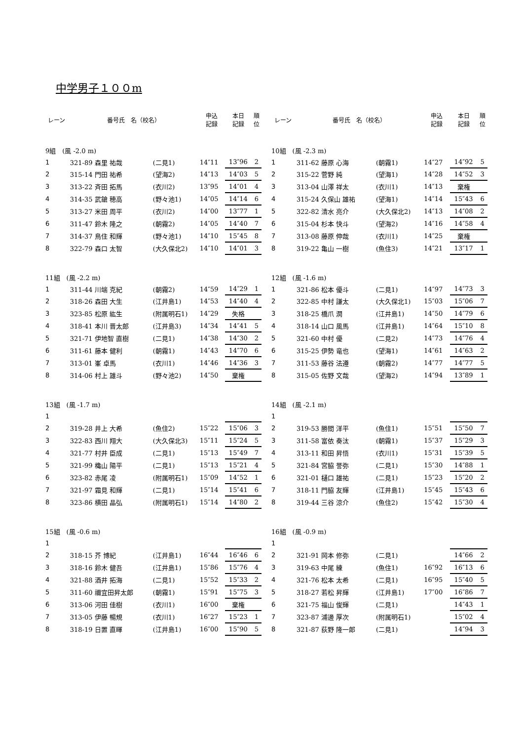中学男子１００m
| レーン | 番号氏 名（校名） | | 申込 記録 | 本日 記録 | 順 位 |
| --- | --- | --- | --- | --- | --- |
| 9組 (風 -2.0 m) | | | | | |
| 1 | 321-89 森里 祐哉 | (二見1) | 14″11 | 13″96 | 2 |
| 2 | 315-14 門田 祐希 | (望海2) | 14″13 | 14″03 | 5 |
| 3 | 313-22 斉田 拓馬 | (衣川2) | 13″95 | 14″01 | 4 |
| 4 | 314-35 武鎗 穂高 | (野々池1) | 14″05 | 14″14 | 6 |
| 5 | 313-27 米田 周平 | (衣川2) | 14″00 | 13″77 | 1 |
| 6 | 311-47 鈴木 隆之 | (朝霧2) | 14″05 | 14″40 | 7 |
| 7 | 314-37 鳥住 和輝 | (野々池1) | 14″10 | 15″45 | 8 |
| 8 | 322-79 森口 太智 | (大久保北2) | 14″10 | 14″01 | 3 |
| 11組 (風 -2.2 m) | | | | | |
| 1 | 311-44 川端 克紀 | (朝霧2) | 14″59 | 14″29 | 1 |
| 2 | 318-26 森田 大生 | (江井島1) | 14″53 | 14″40 | 4 |
| 3 | 323-85 松原 紘生 | (附属明石1) | 14″29 | 失格 | |
| 4 | 318-41 本川 晋太郎 | (江井島3) | 14″34 | 14″41 | 5 |
| 5 | 321-71 伊地智 直樹 | (二見1) | 14″38 | 14″30 | 2 |
| 6 | 311-61 藤本 健利 | (朝霧1) | 14″43 | 14″70 | 6 |
| 7 | 313-01 峯 卓馬 | (衣川1) | 14″46 | 14″36 | 3 |
| 8 | 314-06 村上 雄斗 | (野々池2) | 14″50 | 棄権 | |
| 13組 (風 -1.7 m) | | | | | |
| 1 | | | | | |
| 2 | 319-28 井上 大希 | (魚住2) | 15″22 | 15″06 | 3 |
| 3 | 322-83 西川 翔大 | (大久保北3) | 15″11 | 15″24 | 5 |
| 4 | 321-77 村井 臣成 | (二見1) | 15″13 | 15″49 | 7 |
| 5 | 321-99 穐山 陽平 | (二見1) | 15″13 | 15″21 | 4 |
| 6 | 323-82 赤尾 凌 | (附属明石1) | 15″09 | 14″52 | 1 |
| 7 | 321-97 霜見 和輝 | (二見1) | 15″14 | 15″41 | 6 |
| 8 | 323-86 横田 晶弘 | (附属明石1) | 15″14 | 14″80 | 2 |
| 15組 (風 -0.6 m) | | | | | |
| 1 | | | | | |
| 2 | 318-15 芥 博紀 | (江井島1) | 16″44 | 16″46 | 6 |
| 3 | 318-16 鈴木 健吾 | (江井島1) | 15″86 | 15″76 | 4 |
| 4 | 321-88 酒井 拓海 | (二見1) | 15″52 | 15″33 | 2 |
| 5 | 311-60 禰宜田昇太郎 | (朝霧1) | 15″91 | 15″75 | 3 |
| 6 | 313-06 河田 佳樹 | (衣川1) | 16″00 | 棄権 | |
| 7 | 313-05 伊藤 暢規 | (衣川1) | 16″27 | 15″23 | 1 |
| 8 | 318-19 日置 直暉 | (江井島1) | 16″00 | 15″90 | 5 |
| レーン | 番号氏 名（校名） | | 申込 記録 | 本日 記録 | 順 位 |
| --- | --- | --- | --- | --- | --- |
| 10組 (風 -2.3 m) | | | | | |
| 1 | 311-62 藤原 心海 | (朝霧1) | 14″27 | 14″92 | 5 |
| 2 | 315-22 菅野 純 | (望海1) | 14″28 | 14″52 | 3 |
| 3 | 313-04 山澤 祥太 | (衣川1) | 14″13 | 棄権 | |
| 4 | 315-24 久保山 雄祐 | (望海1) | 14″14 | 15″43 | 6 |
| 5 | 322-82 清水 亮介 | (大久保北2) | 14″13 | 14″08 | 2 |
| 6 | 315-04 杉本 快斗 | (望海2) | 14″16 | 14″58 | 4 |
| 7 | 313-08 藤原 伸哉 | (衣川1) | 14″25 | 棄権 | |
| 8 | 319-22 亀山 一樹 | (魚住3) | 14″21 | 13″17 | 1 |
| 12組 (風 -1.6 m) | | | | | |
| 1 | 321-86 松本 優斗 | (二見1) | 14″97 | 14″73 | 3 |
| 2 | 322-85 中村 謙太 | (大久保北1) | 15″03 | 15″06 | 7 |
| 3 | 318-25 橋爪 潤 | (江井島1) | 14″50 | 14″79 | 6 |
| 4 | 318-14 山口 風馬 | (江井島1) | 14″64 | 15″10 | 8 |
| 5 | 321-60 中村 優 | (二見2) | 14″73 | 14″76 | 4 |
| 6 | 315-25 伊勢 竜也 | (望海1) | 14″61 | 14″63 | 2 |
| 7 | 311-53 藤谷 法遵 | (朝霧2) | 14″77 | 14″77 | 5 |
| 8 | 315-05 佐野 文哉 | (望海2) | 14″94 | 13″89 | 1 |
| 14組 (風 -2.1 m) | | | | | |
| 1 | | | | | |
| 2 | 319-53 勝間 洋平 | (魚住1) | 15″51 | 15″50 | 7 |
| 3 | 311-58 富依 奏汰 | (朝霧1) | 15″37 | 15″29 | 3 |
| 4 | 313-11 和田 昇悟 | (衣川1) | 15″31 | 15″39 | 5 |
| 5 | 321-84 宮脇 誉弥 | (二見1) | 15″30 | 14″88 | 1 |
| 6 | 321-01 樋口 雄祐 | (二見1) | 15″23 | 15″20 | 2 |
| 7 | 318-11 門脇 友輝 | (江井島1) | 15″45 | 15″43 | 6 |
| 8 | 319-44 三谷 涼介 | (魚住2) | 15″42 | 15″30 | 4 |
| 16組 (風 -0.9 m) | | | | | |
| 1 | | | | | |
| 2 | 321-91 岡本 修弥 | (二見1) | | 14″66 | 2 |
| 3 | 319-63 中尾 練 | (魚住1) | 16″92 | 16″13 | 6 |
| 4 | 321-76 松本 太希 | (二見1) | 16″95 | 15″40 | 5 |
| 5 | 318-27 若松 昇輝 | (江井島1) | 17″00 | 16″86 | 7 |
| 6 | 321-75 福山 俊輝 | (二見1) | | 14″43 | 1 |
| 7 | 323-87 浦邊 厚次 | (附属明石1) | | 15″02 | 4 |
| 8 | 321-87 荻野 隆一郎 | (二見1) | | 14″94 | 3 |